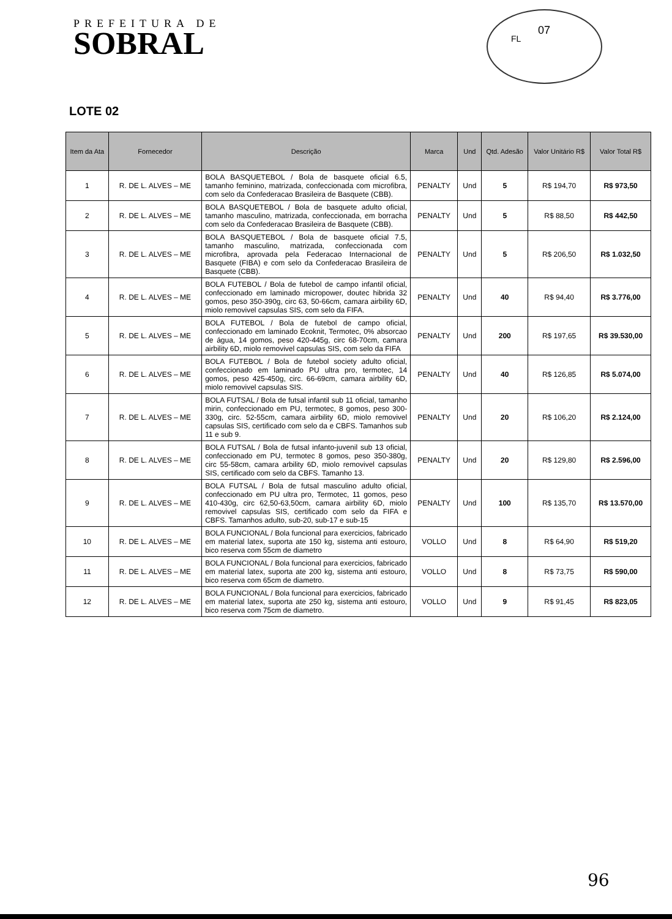PREFEITURA DE
SOBRAL
07
FL
LOTE 02
| Item da Ata | Fornecedor | Descrição | Marca | Und | Qtd. Adesão | Valor Unitário R$ | Valor Total R$ |
| --- | --- | --- | --- | --- | --- | --- | --- |
| 1 | R. DE L. ALVES – ME | BOLA BASQUETEBOL / Bola de basquete oficial 6.5, tamanho feminino, matrizada, confeccionada com microfibra, com selo da Confederacao Brasileira de Basquete (CBB). | PENALTY | Und | 5 | R$ 194,70 | R$ 973,50 |
| 2 | R. DE L. ALVES – ME | BOLA BASQUETEBOL / Bola de basquete adulto oficial, tamanho masculino, matrizada, confeccionada, em borracha com selo da Confederacao Brasileira de Basquete (CBB). | PENALTY | Und | 5 | R$ 88,50 | R$ 442,50 |
| 3 | R. DE L. ALVES – ME | BOLA BASQUETEBOL / Bola de basquete oficial 7.5, tamanho masculino, matrizada, confeccionada com microfibra, aprovada pela Federacao Internacional de Basquete (FIBA) e com selo da Confederacao Brasileira de Basquete (CBB). | PENALTY | Und | 5 | R$ 206,50 | R$ 1.032,50 |
| 4 | R. DE L. ALVES – ME | BOLA FUTEBOL / Bola de futebol de campo infantil oficial, confeccionado em laminado micropower, doutec hibrida 32 gomos, peso 350-390g, circ 63, 50-66cm, camara airbility 6D, miolo removivel capsulas SIS, com selo da FIFA. | PENALTY | Und | 40 | R$ 94,40 | R$ 3.776,00 |
| 5 | R. DE L. ALVES – ME | BOLA FUTEBOL / Bola de futebol de campo oficial, confeccionado em laminado Ecoknit, Termotec, 0% absorcao de água, 14 gomos, peso 420-445g, circ 68-70cm, camara airbility 6D, miolo removivel capsulas SIS, com selo da FIFA | PENALTY | Und | 200 | R$ 197,65 | R$ 39.530,00 |
| 6 | R. DE L. ALVES – ME | BOLA FUTEBOL / Bola de futebol society adulto oficial, confeccionado em laminado PU ultra pro, termotec, 14 gomos, peso 425-450g, circ. 66-69cm, camara airbility 6D, miolo removivel capsulas SIS. | PENALTY | Und | 40 | R$ 126,85 | R$ 5.074,00 |
| 7 | R. DE L. ALVES – ME | BOLA FUTSAL / Bola de futsal infantil sub 11 oficial, tamanho mirin, confeccionado em PU, termotec, 8 gomos, peso 300-330g, circ. 52-55cm, camara airbility 6D, miolo removivel capsulas SIS, certificado com selo da e CBFS. Tamanhos sub 11 e sub 9. | PENALTY | Und | 20 | R$ 106,20 | R$ 2.124,00 |
| 8 | R. DE L. ALVES – ME | BOLA FUTSAL / Bola de futsal infanto-juvenil sub 13 oficial, confeccionado em PU, termotec 8 gomos, peso 350-380g, circ 55-58cm, camara arbility 6D, miolo removivel capsulas SIS, certificado com selo da CBFS. Tamanho 13. | PENALTY | Und | 20 | R$ 129,80 | R$ 2.596,00 |
| 9 | R. DE L. ALVES – ME | BOLA FUTSAL / Bola de futsal masculino adulto oficial, confeccionado em PU ultra pro, Termotec, 11 gomos, peso 410-430g, circ 62,50-63,50cm, camara airbility 6D, miolo removivel capsulas SIS, certificado com selo da FIFA e CBFS. Tamanhos adulto, sub-20, sub-17 e sub-15 | PENALTY | Und | 100 | R$ 135,70 | R$ 13.570,00 |
| 10 | R. DE L. ALVES – ME | BOLA FUNCIONAL / Bola funcional para exercicios, fabricado em material latex, suporta ate 150 kg, sistema anti estouro, bico reserva com 55cm de diametro | VOLLO | Und | 8 | R$ 64,90 | R$ 519,20 |
| 11 | R. DE L. ALVES – ME | BOLA FUNCIONAL / Bola funcional para exercicios, fabricado em material latex, suporta ate 200 kg, sistema anti estouro, bico reserva com 65cm de diametro. | VOLLO | Und | 8 | R$ 73,75 | R$ 590,00 |
| 12 | R. DE L. ALVES – ME | BOLA FUNCIONAL / Bola funcional para exercicios, fabricado em material latex, suporta ate 250 kg, sistema anti estouro, bico reserva com 75cm de diametro. | VOLLO | Und | 9 | R$ 91,45 | R$ 823,05 |
96